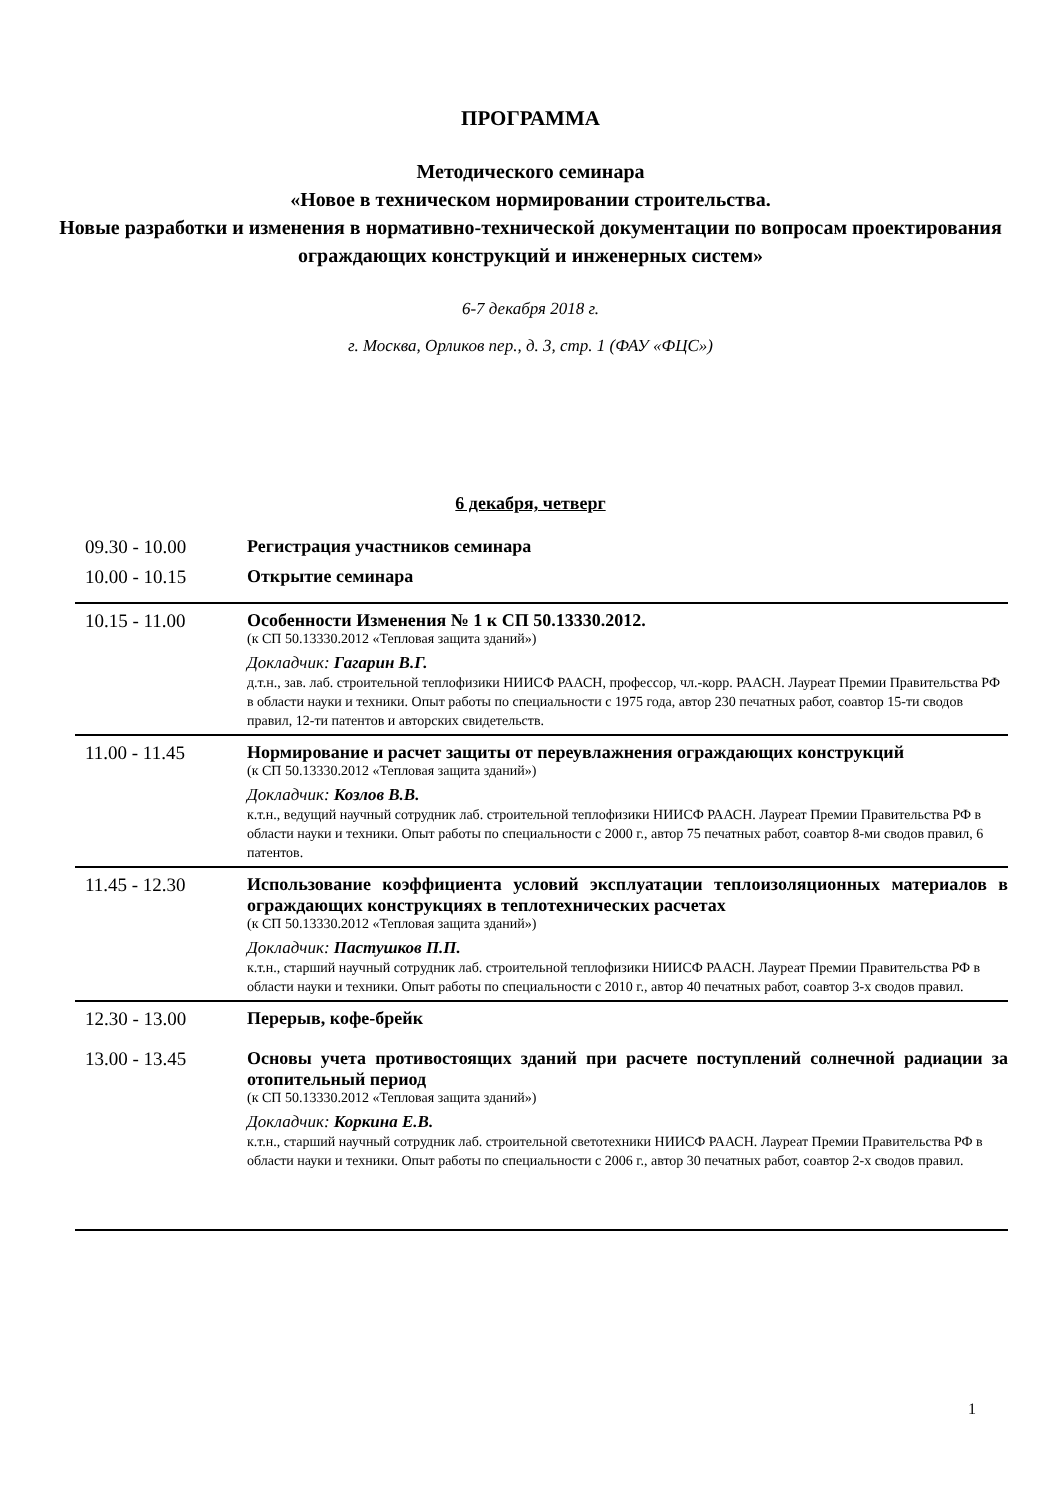ПРОГРАММА
Методического семинара
«Новое в техническом нормировании строительства.
Новые разработки и изменения в нормативно-технической документации по вопросам проектирования ограждающих конструкций и инженерных систем»
6-7 декабря 2018 г.
г. Москва, Орликов пер., д. 3, стр. 1 (ФАУ «ФЦС»)
6 декабря, четверг
| 09.30 - 10.00 | Регистрация участников семинара |
| 10.00 - 10.15 | Открытие семинара |
| 10.15 - 11.00 | Особенности Изменения № 1 к СП 50.13330.2012. (к СП 50.13330.2012 «Тепловая защита зданий») Докладчик: Гагарин В.Г. д.т.н., зав. лаб. строительной теплофизики НИИСФ РААСН, профессор, чл.-корр. РААСН. Лауреат Премии Правительства РФ в области науки и техники. Опыт работы по специальности с 1975 года, автор 230 печатных работ, соавтор 15-ти сводов правил, 12-ти патентов и авторских свидетельств. |
| 11.00 - 11.45 | Нормирование и расчет защиты от переувлажнения ограждающих конструкций (к СП 50.13330.2012 «Тепловая защита зданий») Докладчик: Козлов В.В. к.т.н., ведущий научный сотрудник лаб. строительной теплофизики НИИСФ РААСН. Лауреат Премии Правительства РФ в области науки и техники. Опыт работы по специальности с 2000 г., автор 75 печатных работ, соавтор 8-ми сводов правил, 6 патентов. |
| 11.45 - 12.30 | Использование коэффициента условий эксплуатации теплоизоляционных материалов в ограждающих конструкциях в теплотехнических расчетах (к СП 50.13330.2012 «Тепловая защита зданий») Докладчик: Пастушков П.П. к.т.н., старший научный сотрудник лаб. строительной теплофизики НИИСФ РААСН. Лауреат Премии Правительства РФ в области науки и техники. Опыт работы по специальности с 2010 г., автор 40 печатных работ, соавтор 3-х сводов правил. |
| 12.30 - 13.00 | Перерыв, кофе-брейк |
| 13.00 - 13.45 | Основы учета противостоящих зданий при расчете поступлений солнечной радиации за отопительный период (к СП 50.13330.2012 «Тепловая защита зданий») Докладчик: Коркина Е.В. к.т.н., старший научный сотрудник лаб. строительной светотехники НИИСФ РААСН. Лауреат Премии Правительства РФ в области науки и техники. Опыт работы по специальности с 2006 г., автор 30 печатных работ, соавтор 2-х сводов правил. |
1